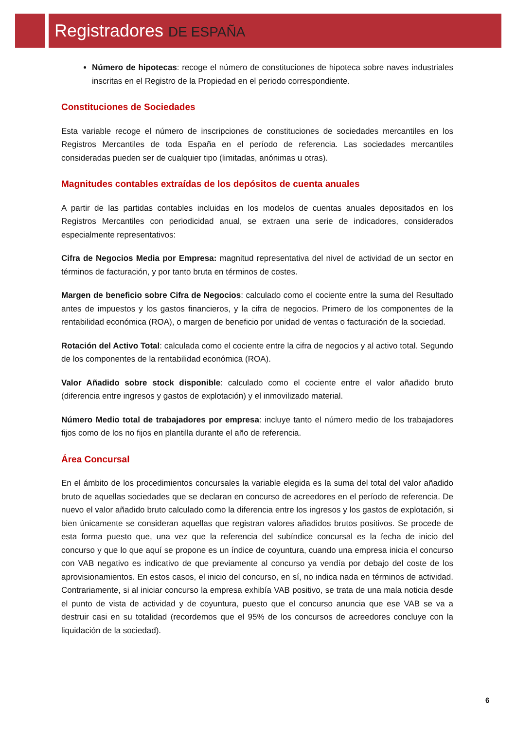Registradores DE ESPAÑA
Número de hipotecas: recoge el número de constituciones de hipoteca sobre naves industriales inscritas en el Registro de la Propiedad en el periodo correspondiente.
Constituciones de Sociedades
Esta variable recoge el número de inscripciones de constituciones de sociedades mercantiles en los Registros Mercantiles de toda España en el período de referencia. Las sociedades mercantiles consideradas pueden ser de cualquier tipo (limitadas, anónimas u otras).
Magnitudes contables extraídas de los depósitos de cuenta anuales
A partir de las partidas contables incluidas en los modelos de cuentas anuales depositados en los Registros Mercantiles con periodicidad anual, se extraen una serie de indicadores, considerados especialmente representativos:
Cifra de Negocios Media por Empresa: magnitud representativa del nivel de actividad de un sector en términos de facturación, y por tanto bruta en términos de costes.
Margen de beneficio sobre Cifra de Negocios: calculado como el cociente entre la suma del Resultado antes de impuestos y los gastos financieros, y la cifra de negocios. Primero de los componentes de la rentabilidad económica (ROA), o margen de beneficio por unidad de ventas o facturación de la sociedad.
Rotación del Activo Total: calculada como el cociente entre la cifra de negocios y al activo total. Segundo de los componentes de la rentabilidad económica (ROA).
Valor Añadido sobre stock disponible: calculado como el cociente entre el valor añadido bruto (diferencia entre ingresos y gastos de explotación) y el inmovilizado material.
Número Medio total de trabajadores por empresa: incluye tanto el número medio de los trabajadores fijos como de los no fijos en plantilla durante el año de referencia.
Área Concursal
En el ámbito de los procedimientos concursales la variable elegida es la suma del total del valor añadido bruto de aquellas sociedades que se declaran en concurso de acreedores en el período de referencia. De nuevo el valor añadido bruto calculado como la diferencia entre los ingresos y los gastos de explotación, si bien únicamente se consideran aquellas que registran valores añadidos brutos positivos. Se procede de esta forma puesto que, una vez que la referencia del subíndice concursal es la fecha de inicio del concurso y que lo que aquí se propone es un índice de coyuntura, cuando una empresa inicia el concurso con VAB negativo es indicativo de que previamente al concurso ya vendía por debajo del coste de los aprovisionamientos. En estos casos, el inicio del concurso, en sí, no indica nada en términos de actividad. Contrariamente, si al iniciar concurso la empresa exhibía VAB positivo, se trata de una mala noticia desde el punto de vista de actividad y de coyuntura, puesto que el concurso anuncia que ese VAB se va a destruir casi en su totalidad (recordemos que el 95% de los concursos de acreedores concluye con la liquidación de la sociedad).
6